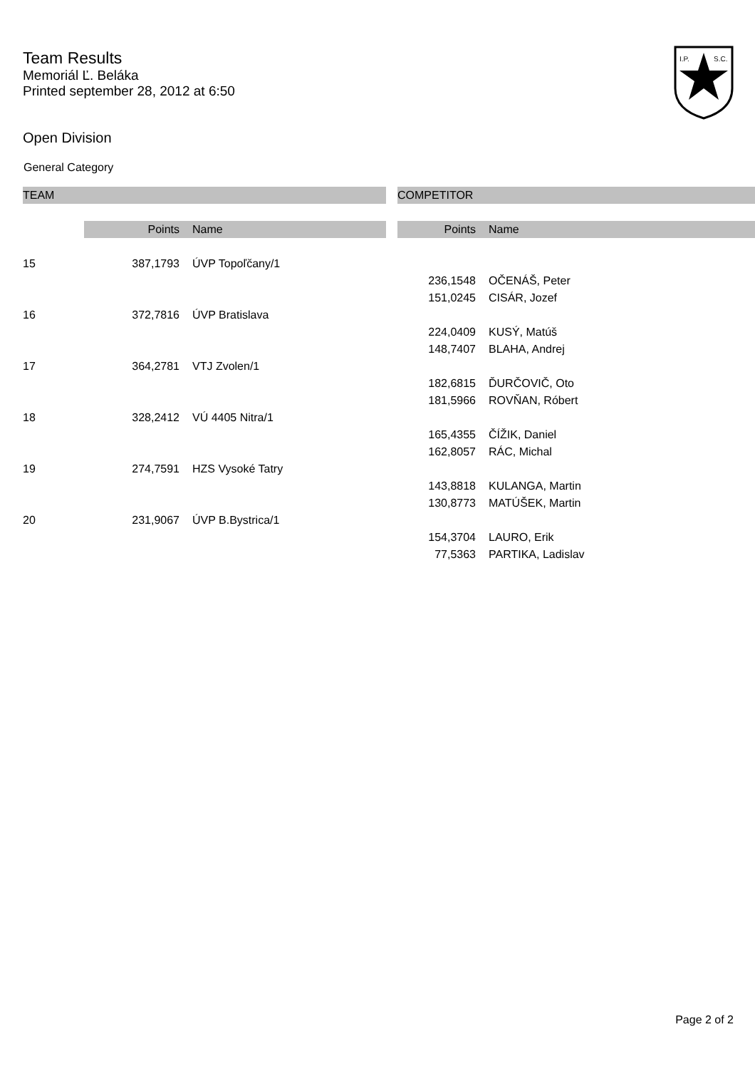Team Results
Memoriál Ľ. Beláka
Printed september 28, 2012 at 6:50
I.P.
S.C.
Open Division
General Category
| TEAM | | | | COMPETITOR | |
| --- | --- | --- | --- | --- | --- |
| | Points | Name | | Points | Name |
| 15 | 387,1793 | ÚVP Topoľčany/1 | | | |
| | | | | 236,1548 | OČENÁŠ, Peter |
| | | | | 151,0245 | CISÁR, Jozef |
| 16 | 372,7816 | ÚVP Bratislava | | | |
| | | | | 224,0409 | KUSÝ, Matúš |
| | | | | 148,7407 | BLAHA, Andrej |
| 17 | 364,2781 | VTJ Zvolen/1 | | | |
| | | | | 182,6815 | ĎURČOVIČ, Oto |
| | | | | 181,5966 | ROVŇAN, Róbert |
| 18 | 328,2412 | VÚ 4405 Nitra/1 | | | |
| | | | | 165,4355 | ČÍŽIK, Daniel |
| | | | | 162,8057 | RÁC, Michal |
| 19 | 274,7591 | HZS Vysoké Tatry | | | |
| | | | | 143,8818 | KULANGA, Martin |
| | | | | 130,8773 | MATÚŠEK, Martin |
| 20 | 231,9067 | ÚVP B.Bystrica/1 | | | |
| | | | | 154,3704 | LAURO, Erik |
| | | | | 77,5363 | PARTIKA, Ladislav |
Page 2 of 2